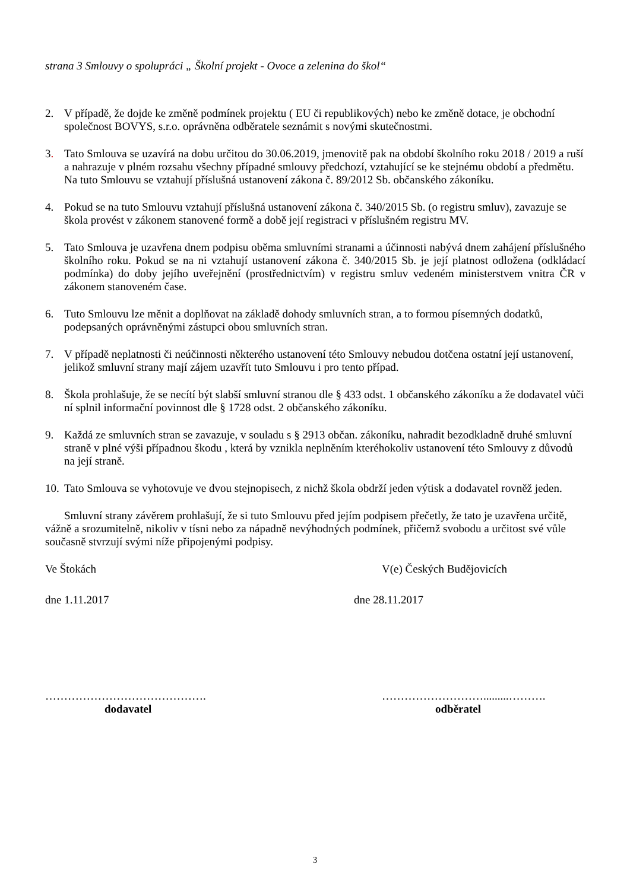strana 3 Smlouvy o spolupráci „ Školní projekt - Ovoce a zelenina do škol“
2. V případě, že dojde ke změně podmínek projektu ( EU či republikových) nebo ke změně dotace, je obchodní společnost BOVYS, s.r.o. oprávněna odběratele seznámit s novými skutečnostmi.
3. Tato Smlouva se uzavírá na dobu určitou do 30.06.2019, jmenovitě pak na období školního roku 2018 / 2019 a ruší a nahrazuje v plném rozsahu všechny případné smlouvy předchozí, vztahující se ke stejnému období a předmětu. Na tuto Smlouvu se vztahují příslušná ustanovení zákona č. 89/2012 Sb. občanského zákoníku.
4. Pokud se na tuto Smlouvu vztahují příslušná ustanovení zákona č. 340/2015 Sb. (o registru smluv), zavazuje se škola provést v zákonem stanovené formě a době její registraci v příslušném registru MV.
5. Tato Smlouva je uzavřena dnem podpisu oběma smluvními stranami a účinnosti nabývá dnem zahájení příslušného školního roku. Pokud se na ni vztahují ustanovení zákona č. 340/2015 Sb. je její platnost odložena (odkládací podmínka) do doby jejího uveřejnění (prostřednictvím) v registru smluv vedeném ministerstvem vnitra ČR v zákonem stanoveném čase.
6. Tuto Smlouvu lze měnit a doplňovat na základě dohody smluvních stran, a to formou písemných dodatků, podepsaných oprávněnými zástupci obou smluvních stran.
7. V případě neplatnosti či neúčinnosti některého ustanovení této Smlouvy nebudou dotčena ostatní její ustanovení, jelikož smluvní strany mají zájem uzavřít tuto Smlouvu i pro tento případ.
8. Škola prohlašuje, že se necítí být slabší smluvní stranou dle § 433 odst. 1 občanského zákoníku a že dodavatel vůči ní splnil informační povinnost dle § 1728 odst. 2 občanského zákoníku.
9. Každá ze smluvních stran se zavazuje, v souladu s § 2913 občan. zákoníku, nahradit bezodkladně druhé smluvní straně v plné výši případnou škodu , která by vznikla neplněním kteréhokoliv ustanovení této Smlouvy z důvodů na její straně.
10. Tato Smlouva se vyhotovuje ve dvou stejnopisech, z nichž škola obdrží jeden výtisk a dodavatel rovněž jeden.
Smluvní strany závěrem prohlašují, že si tuto Smlouvu před jejím podpisem přečetly, že tato je uzavřena určitě, vážně a srozumitelně, nikoliv v tísni nebo za nápadně nevýhodných podmínek, přičemž svobodu a určitost své vůle současně stvrzují svými níže připojenými podpisy.
Ve Štokách V(e) Českých Budějovicích
dne 1.11.2017 dne 28.11.2017
…………………………………….
dodavatel
……………………….........……….
odběratel
3